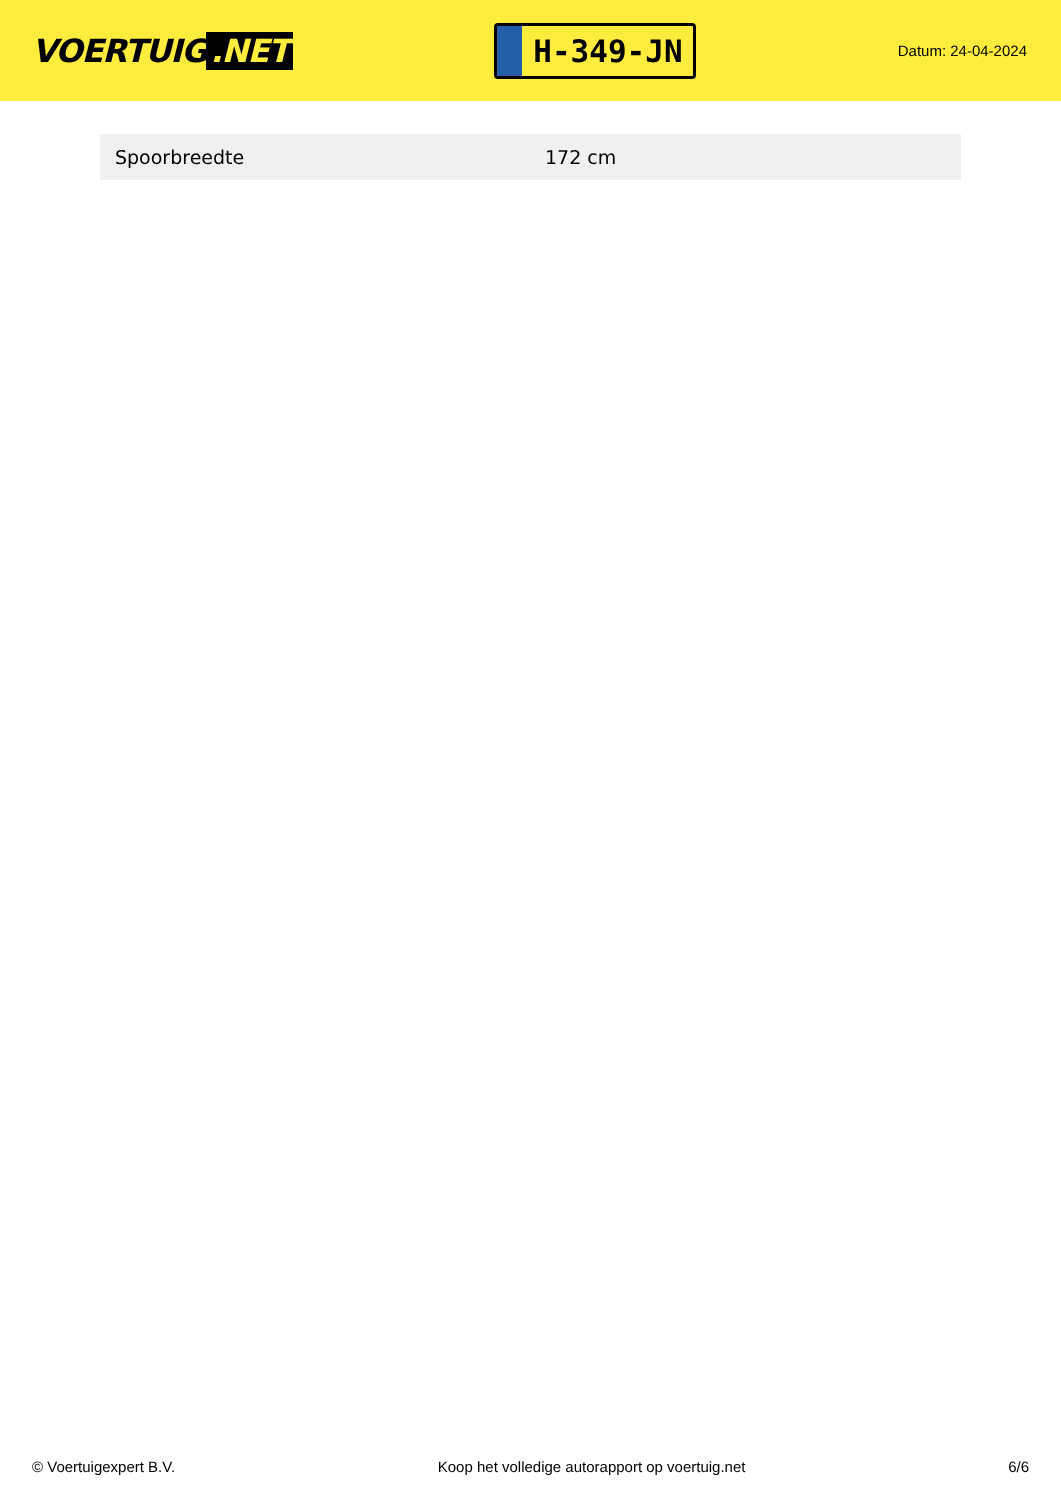VOERTUIG.NET
H-349-JN
Datum: 24-04-2024
| Spoorbreedte | 172 cm |
© Voertuigexpert B.V. Koop het volledige autorapport op voertuig.net 6/6